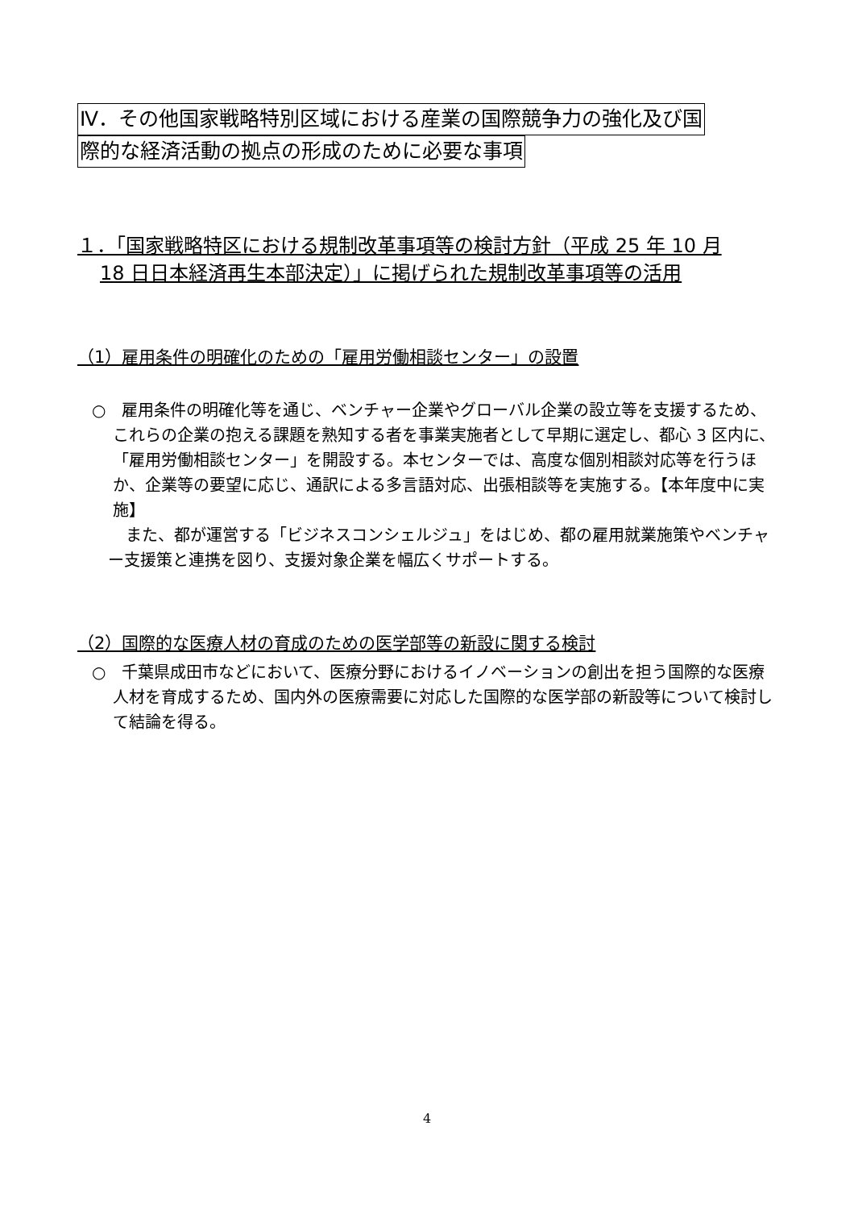Ⅳ．その他国家戦略特別区域における産業の国際競争力の強化及び国
際的な経済活動の拠点の形成のために必要な事項
１．「国家戦略特区における規制改革事項等の検討方針（平成 25 年 10 月
18 日日本経済再生本部決定）」に掲げられた規制改革事項等の活用
（1）雇用条件の明確化のための「雇用労働相談センター」の設置
○　雇用条件の明確化等を通じ、ベンチャー企業やグローバル企業の設立等を支援するため、これらの企業の抱える課題を熟知する者を事業実施者として早期に選定し、都心 3 区内に、「雇用労働相談センター」を開設する。本センターでは、高度な個別相談対応等を行うほか、企業等の要望に応じ、通訳による多言語対応、出張相談等を実施する。【本年度中に実施】
また、都が運営する「ビジネスコンシェルジュ」をはじめ、都の雇用就業施策やベンチャー支援策と連携を図り、支援対象企業を幅広くサポートする。
（2）国際的な医療人材の育成のための医学部等の新設に関する検討
○　千葉県成田市などにおいて、医療分野におけるイノベーションの創出を担う国際的な医療人材を育成するため、国内外の医療需要に対応した国際的な医学部の新設等について検討して結論を得る。
4